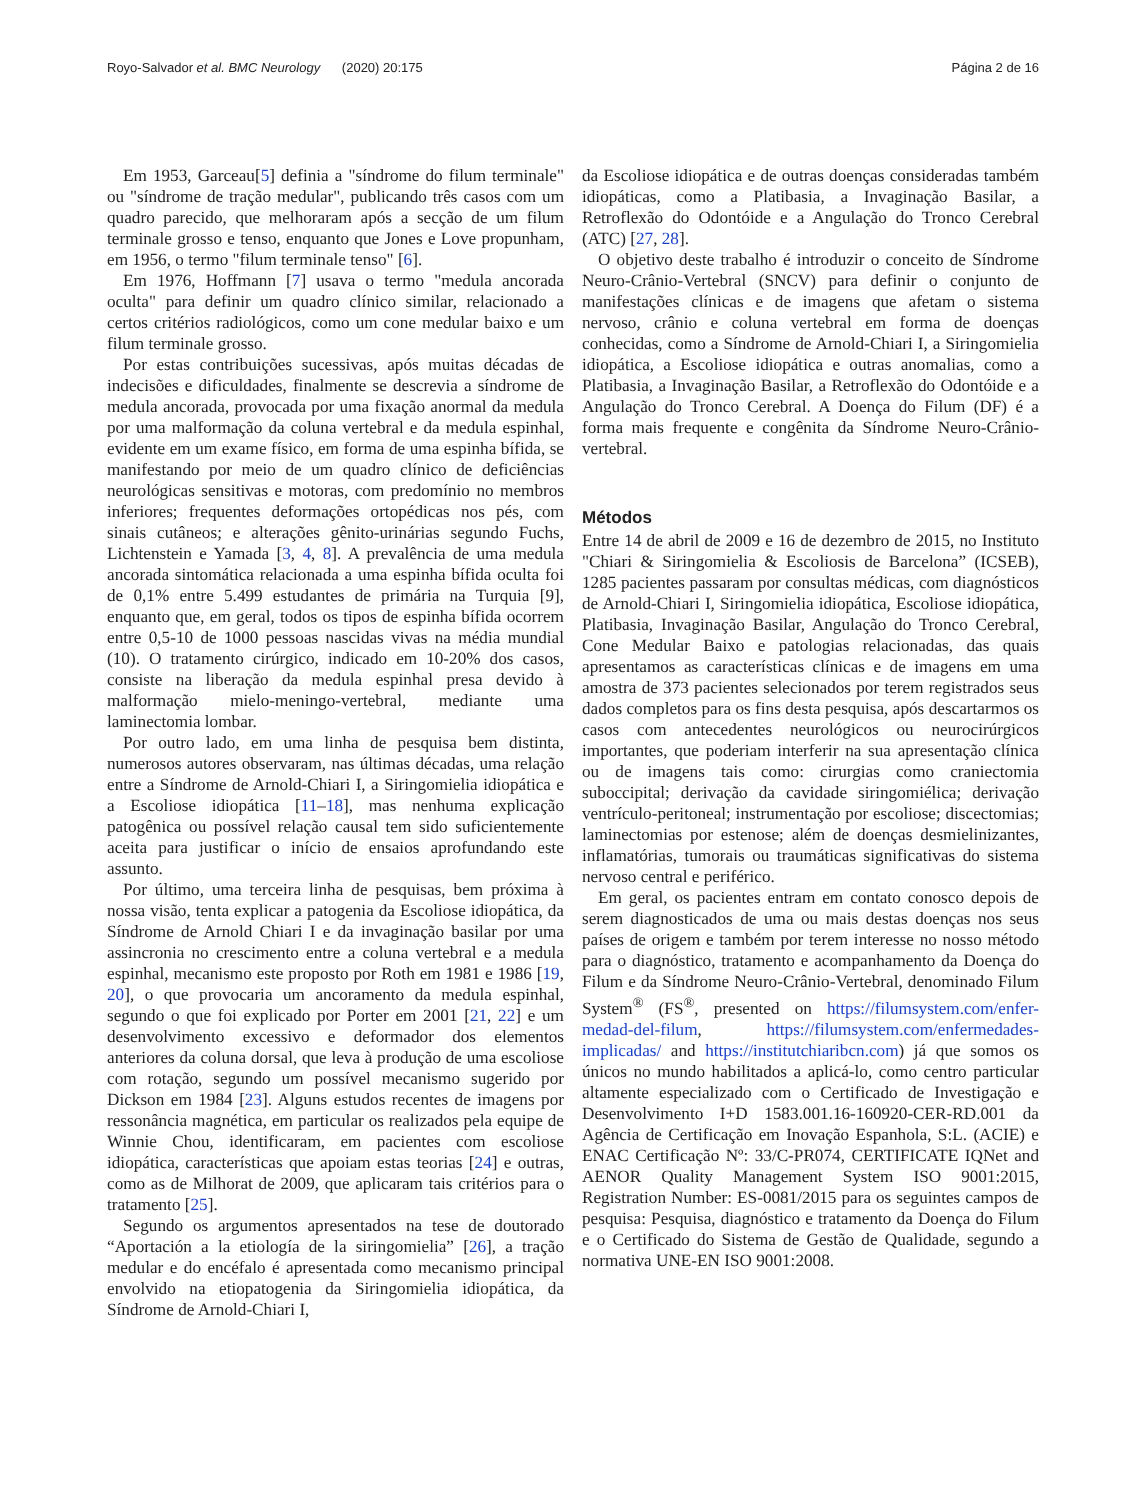Royo-Salvador et al. BMC Neurology (2020) 20:175 Página 2 de 16
Em 1953, Garceau[5] definia a "síndrome do filum terminale" ou "síndrome de tração medular", publicando três casos com um quadro parecido, que melhoraram após a secção de um filum terminale grosso e tenso, enquanto que Jones e Love propunham, em 1956, o termo "filum terminale tenso" [6].
Em 1976, Hoffmann [7] usava o termo "medula ancorada oculta" para definir um quadro clínico similar, relacionado a certos critérios radiológicos, como um cone medular baixo e um filum terminale grosso.
Por estas contribuições sucessivas, após muitas décadas de indecisões e dificuldades, finalmente se descrevia a síndrome de medula ancorada, provocada por uma fixação anormal da medula por uma malformação da coluna vertebral e da medula espinhal, evidente em um exame físico, em forma de uma espinha bífida, se manifestando por meio de um quadro clínico de deficiências neurológicas sensitivas e motoras, com predomínio no membros inferiores; frequentes deformações ortopédicas nos pés, com sinais cutâneos; e alterações gênito-urinárias segundo Fuchs, Lichtenstein e Yamada [3, 4, 8]. A prevalência de uma medula ancorada sintomática relacionada a uma espinha bífida oculta foi de 0,1% entre 5.499 estudantes de primária na Turquia [9], enquanto que, em geral, todos os tipos de espinha bífida ocorrem entre 0,5-10 de 1000 pessoas nascidas vivas na média mundial (10). O tratamento cirúrgico, indicado em 10-20% dos casos, consiste na liberação da medula espinhal presa devido à malformação mielo-meningo-vertebral, mediante uma laminectomia lombar.
Por outro lado, em uma linha de pesquisa bem distinta, numerosos autores observaram, nas últimas décadas, uma relação entre a Síndrome de Arnold-Chiari I, a Siringomielia idiopática e a Escoliose idiopática [11–18], mas nenhuma explicação patogênica ou possível relação causal tem sido suficientemente aceita para justificar o início de ensaios aprofundando este assunto.
Por último, uma terceira linha de pesquisas, bem próxima à nossa visão, tenta explicar a patogenia da Escoliose idiopática, da Síndrome de Arnold Chiari I e da invaginação basilar por uma assincronia no crescimento entre a coluna vertebral e a medula espinhal, mecanismo este proposto por Roth em 1981 e 1986 [19, 20], o que provocaria um ancoramento da medula espinhal, segundo o que foi explicado por Porter em 2001 [21, 22] e um desenvolvimento excessivo e deformador dos elementos anteriores da coluna dorsal, que leva à produção de uma escoliose com rotação, segundo um possível mecanismo sugerido por Dickson em 1984 [23]. Alguns estudos recentes de imagens por ressonância magnética, em particular os realizados pela equipe de Winnie Chou, identificaram, em pacientes com escoliose idiopática, características que apoiam estas teorias [24] e outras, como as de Milhorat de 2009, que aplicaram tais critérios para o tratamento [25].
Segundo os argumentos apresentados na tese de doutorado “Aportación a la etiología de la siringomielia” [26], a tração medular e do encéfalo é apresentada como mecanismo principal envolvido na etiopatogenia da Siringomielia idiopática, da Síndrome de Arnold-Chiari I,
da Escoliose idiopática e de outras doenças consideradas também idiopáticas, como a Platibasia, a Invaginação Basilar, a Retroflexão do Odontóide e a Angulação do Tronco Cerebral (ATC) [27, 28].
O objetivo deste trabalho é introduzir o conceito de Síndrome Neuro-Crânio-Vertebral (SNCV) para definir o conjunto de manifestações clínicas e de imagens que afetam o sistema nervoso, crânio e coluna vertebral em forma de doenças conhecidas, como a Síndrome de Arnold-Chiari I, a Siringomielia idiopática, a Escoliose idiopática e outras anomalias, como a Platibasia, a Invaginação Basilar, a Retroflexão do Odontóide e a Angulação do Tronco Cerebral. A Doença do Filum (DF) é a forma mais frequente e congênita da Síndrome Neuro-Crânio-vertebral.
Métodos
Entre 14 de abril de 2009 e 16 de dezembro de 2015, no Instituto "Chiari & Siringomielia & Escoliosis de Barcelona” (ICSEB), 1285 pacientes passaram por consultas médicas, com diagnósticos de Arnold-Chiari I, Siringomielia idiopática, Escoliose idiopática, Platibasia, Invaginação Basilar, Angulação do Tronco Cerebral, Cone Medular Baixo e patologias relacionadas, das quais apresentamos as características clínicas e de imagens em uma amostra de 373 pacientes selecionados por terem registrados seus dados completos para os fins desta pesquisa, após descartarmos os casos com antecedentes neurológicos ou neurocirúrgicos importantes, que poderiam interferir na sua apresentação clínica ou de imagens tais como: cirurgias como craniectomia suboccipital; derivação da cavidade siringomiélica; derivação ventrículo-peritoneal; instrumentação por escoliose; discectomias; laminectomias por estenose; além de doenças desmielinizantes, inflamatórias, tumorais ou traumáticas significativas do sistema nervoso central e periférico.
Em geral, os pacientes entram em contato conosco depois de serem diagnosticados de uma ou mais destas doenças nos seus países de origem e também por terem interesse no nosso método para o diagnóstico, tratamento e acompanhamento da Doença do Filum e da Síndrome Neuro-Crânio-Vertebral, denominado Filum System<sup>®</sup> (FS<sup>®</sup>, presented on https://filumsystem.com/enfer-medad-del-filum, https://filumsystem.com/enfermedades-implicadas/ and https://institutchiaribcn.com) já que somos os únicos no mundo habilitados a aplicá-lo, como centro particular altamente especializado com o Certificado de Investigação e Desenvolvimento I+D 1583.001.16-160920-CER-RD.001 da Agência de Certificação em Inovação Espanhola, S:L. (ACIE) e ENAC Certificação Nº: 33/C-PR074, CERTIFICATE IQNet and AENOR Quality Management System ISO 9001:2015, Registration Number: ES-0081/2015 para os seguintes campos de pesquisa: Pesquisa, diagnóstico e tratamento da Doença do Filum e o Certificado do Sistema de Gestão de Qualidade, segundo a normativa UNE-EN ISO 9001:2008.